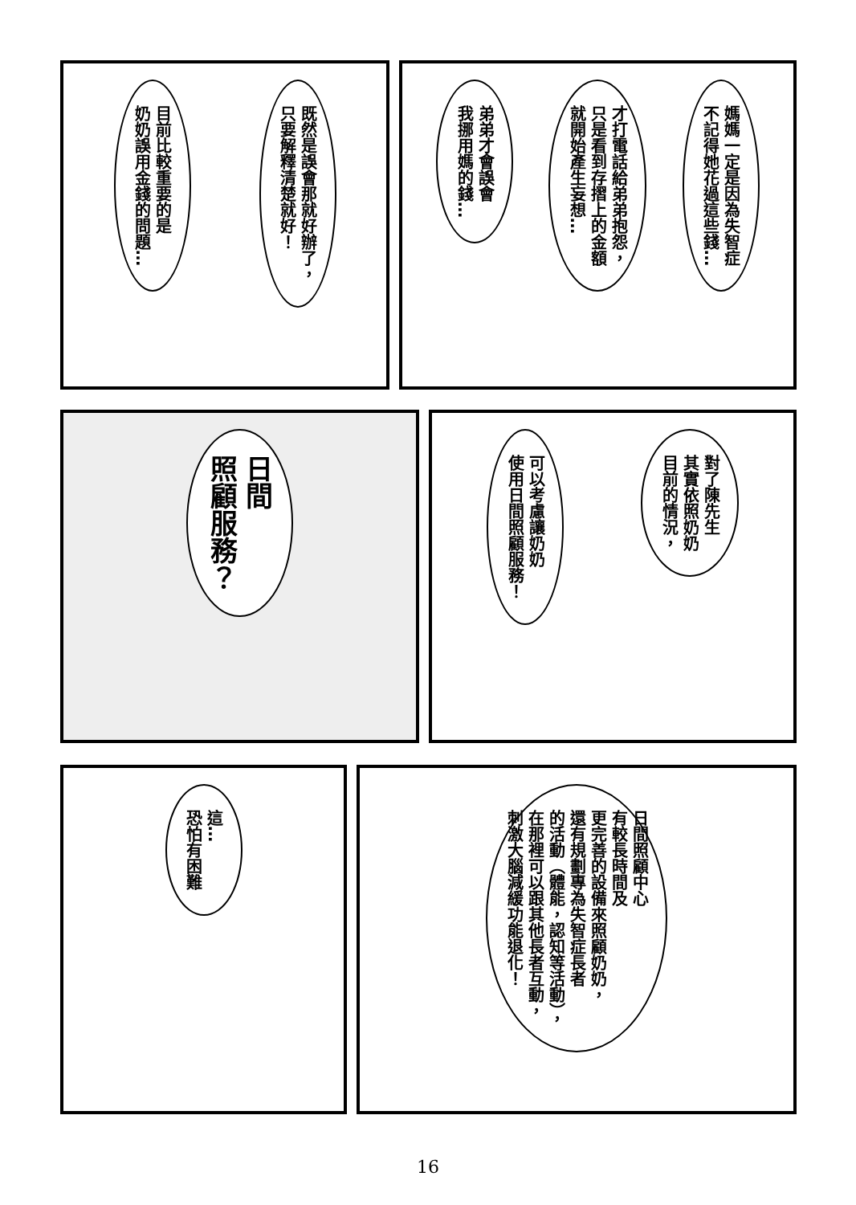既然是誤會那就好辦了，
只要解釋清楚就好！
目前比較重要的是
奶奶誤用金錢的問題…
媽媽一定是因為失智症
不記得她花過這些錢…
才打電話給弟弟抱怨，
只是看到存摺上的金額
就開始產生妄想…
弟弟才會誤會
我挪用媽的錢…
日間
照顧服務？
對了陳先生
其實依照奶奶
目前的情況，
可以考慮讓奶奶
使用日間照顧服務！
這…
恐怕有困難
日間照顧中心
有較長時間及
更完善的設備來照顧奶奶，
還有規劃專為失智症長者
的活動（體能，認知等活動），
在那裡可以跟其他長者互動，
刺激大腦減緩功能退化！
16